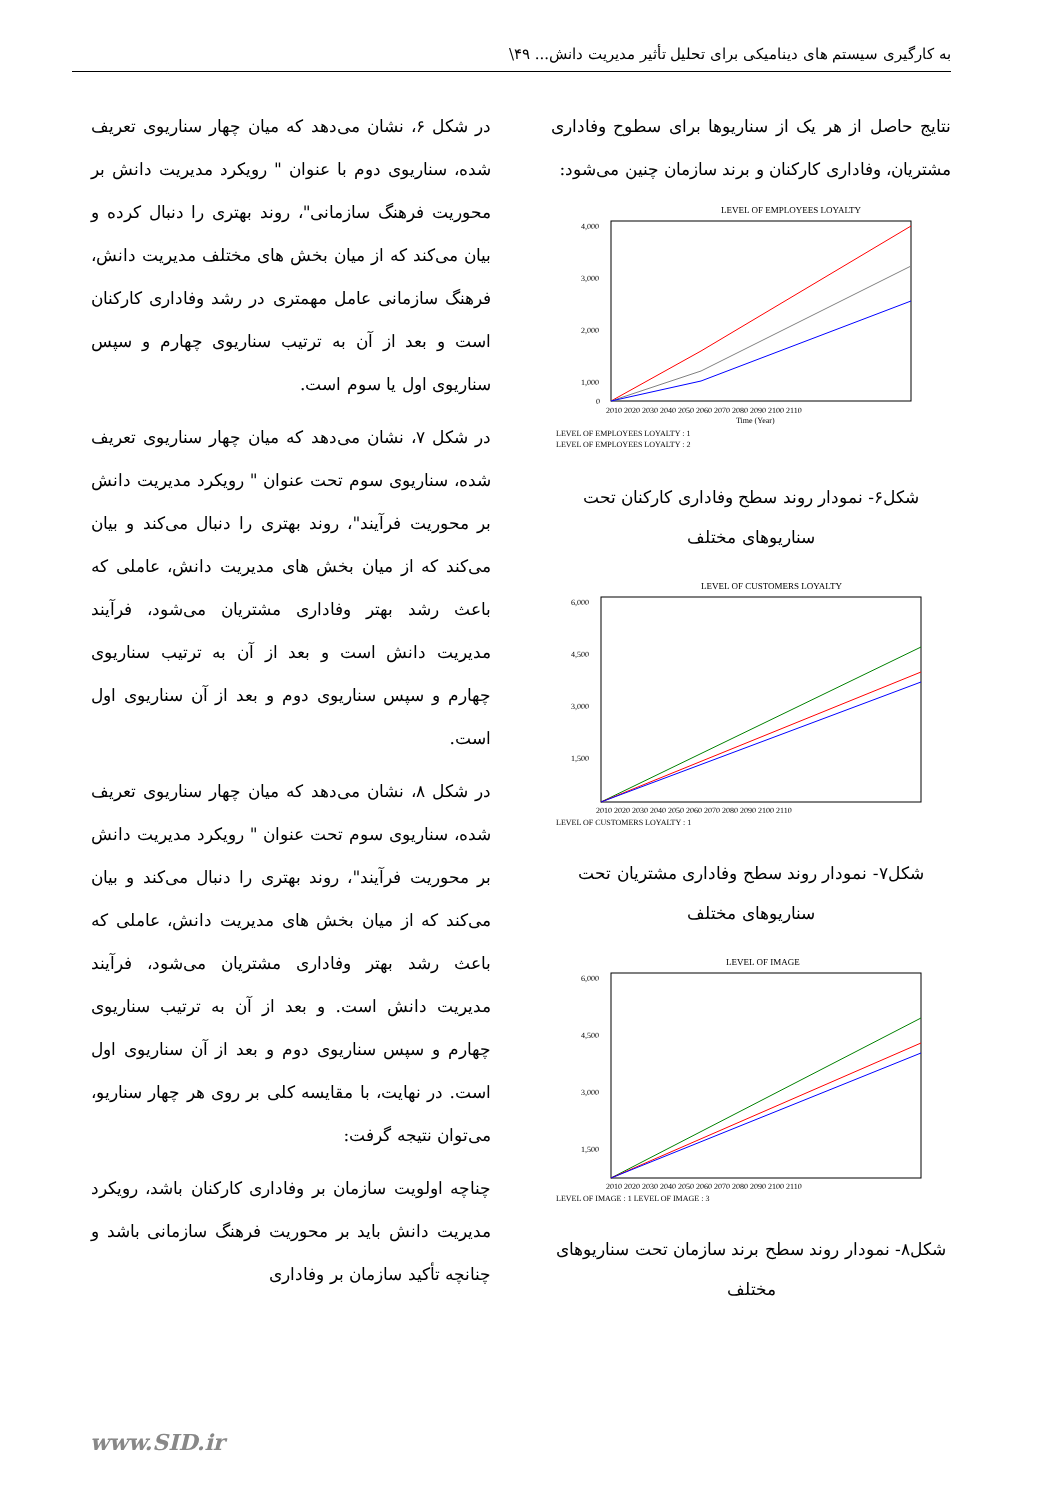به کارگیری سیستم های دینامیکی برای تحلیل تأثیر مدیریت دانش... ۴۹\
نتایج حاصل از هر یک از سناریوها برای سطوح وفاداری مشتریان، وفاداری کارکنان و برند سازمان چنین می‌شود:
LEVEL OF EMPLOYEES LOYALTY
4,000
3,000
2,000
1,000
0
2010 2020 2030 2040 2050 2060 2070 2080 2090 2100 2110
Time (Year)
LEVEL OF EMPLOYEES LOYALTY : 1
LEVEL OF EMPLOYEES LOYALTY : 2
شکل۶- نمودار روند سطح وفاداری کارکنان تحت سناریوهای مختلف
LEVEL OF CUSTOMERS LOYALTY
6,000
4,500
3,000
1,500
2010 2020 2030 2040 2050 2060 2070 2080 2090 2100 2110
LEVEL OF CUSTOMERS LOYALTY : 1
شکل۷- نمودار روند سطح وفاداری مشتریان تحت سناریوهای مختلف
LEVEL OF IMAGE
6,000
4,500
3,000
1,500
2010 2020 2030 2040 2050 2060 2070 2080 2090 2100 2110
LEVEL OF IMAGE : 1 LEVEL OF IMAGE : 3
شکل۸- نمودار روند سطح برند سازمان تحت سناریوهای مختلف
در شکل ۶، نشان می‌دهد که میان چهار سناریوی تعریف شده، سناریوی دوم با عنوان " رویکرد مدیریت دانش بر محوریت فرهنگ سازمانی"، روند بهتری را دنبال کرده و بیان می‌کند که از میان بخش های مختلف مدیریت دانش، فرهنگ سازمانی عامل مهمتری در رشد وفاداری کارکنان است و بعد از آن به ترتیب سناریوی چهارم و سپس سناریوی اول یا سوم است.
در شکل ۷، نشان می‌دهد که میان چهار سناریوی تعریف شده، سناریوی سوم تحت عنوان " رویکرد مدیریت دانش بر محوریت فرآیند"، روند بهتری را دنبال می‌کند و بیان می‌کند که از میان بخش های مدیریت دانش، عاملی که باعث رشد بهتر وفاداری مشتریان می‌شود، فرآیند مدیریت دانش است و بعد از آن به ترتیب سناریوی چهارم و سپس سناریوی دوم و بعد از آن سناریوی اول است.
در شکل ۸، نشان می‌دهد که میان چهار سناریوی تعریف شده، سناریوی سوم تحت عنوان " رویکرد مدیریت دانش بر محوریت فرآیند"، روند بهتری را دنبال می‌کند و بیان می‌کند که از میان بخش های مدیریت دانش، عاملی که باعث رشد بهتر وفاداری مشتریان می‌شود، فرآیند مدیریت دانش است. و بعد از آن به ترتیب سناریوی چهارم و سپس سناریوی دوم و بعد از آن سناریوی اول است. در نهایت، با مقایسه کلی بر روی هر چهار سناریو، می‌توان نتیجه گرفت:
چناچه اولویت سازمان بر وفاداری کارکنان باشد، رویکرد مدیریت دانش باید بر محوریت فرهنگ سازمانی باشد و چنانچه تأکید سازمان بر وفاداری
www.SID.ir